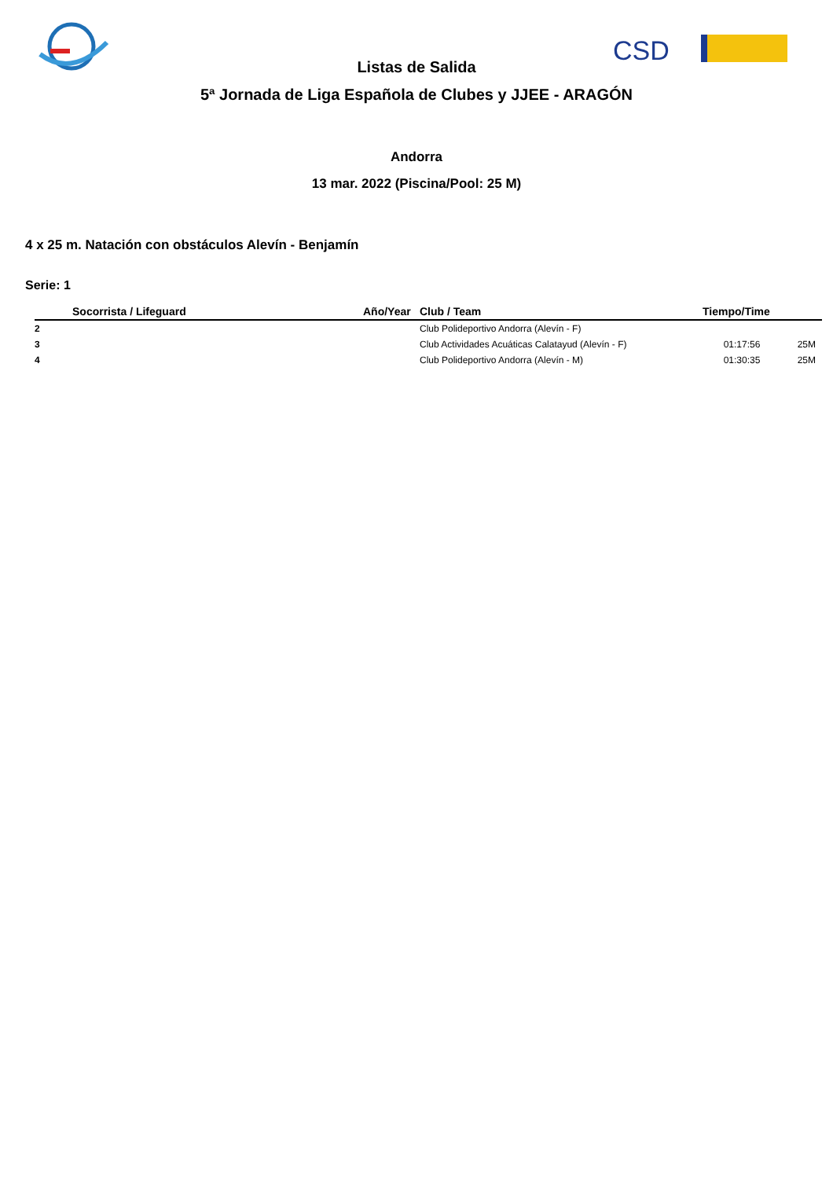CSD
Listas de Salida
5ª Jornada de Liga Española de Clubes y JJEE - ARAGÓN
Andorra
13 mar. 2022 (Piscina/Pool: 25 M)
4 x 25 m. Natación con obstáculos Alevín - Benjamín
Serie: 1
| | Socorrista / Lifeguard | Año/Year | Club / Team | Tiempo/Time | |
| --- | --- | --- | --- | --- | --- |
| 2 | | | Club Polideportivo Andorra (Alevín - F) | | |
| 3 | | | Club Actividades Acuáticas Calatayud (Alevín - F) | 01:17:56 | 25M |
| 4 | | | Club Polideportivo Andorra (Alevín - M) | 01:30:35 | 25M |